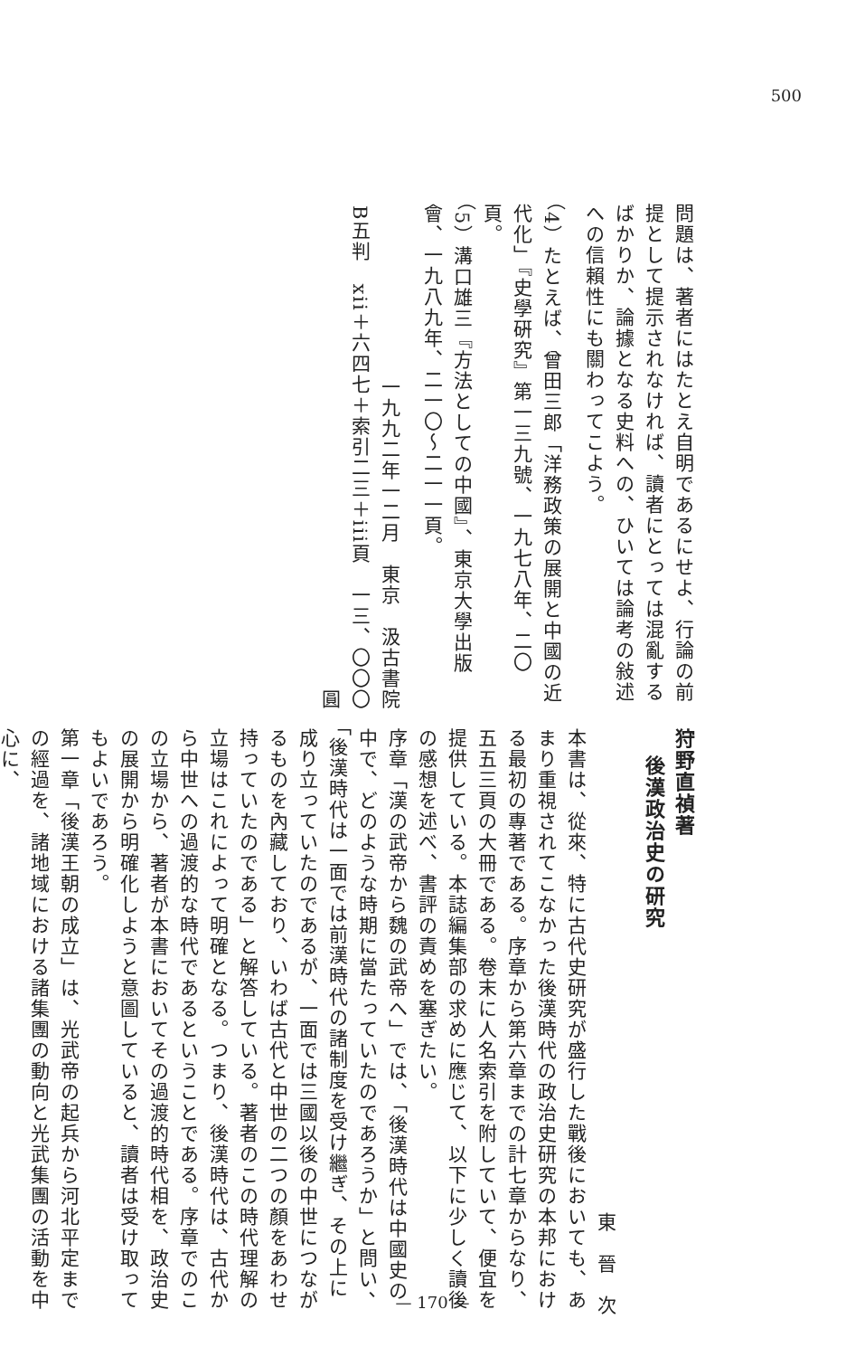500
問題は、著者にはたとえ自明であるにせよ、行論の前提として提示されなければ、讀者にとっては混亂するばかりか、論據となる史料への、ひいては論考の敍述への信賴性にも關わってこよう。
（4）たとえば、曾田三郎「洋務政策の展開と中國の近代化」『史學硏究』第一三九號、一九七八年、二〇頁。
（5）溝口雄三『方法としての中國』、東京大學出版會、一九八九年、二一〇～二一一頁。
一九九二年一二月　東京　汲古書院
B五判　xii＋六四七＋索引二三＋iii頁　一三、〇〇〇圓
狩野直禎著
後漢政治史の研究
東　晉　次
本書は、從來、特に古代史研究が盛行した戰後においても、あまり重視されてこなかった後漢時代の政治史研究の本邦における最初の專著である。序章から第六章までの計七章からなり、五五三頁の大冊である。卷末に人名索引を附していて、便宜を提供している。本誌編集部の求めに應じて、以下に少しく讀後の感想を述べ、書評の責めを塞ぎたい。
序章「漢の武帝から魏の武帝へ」では、「後漢時代は中國史の中で、どのような時期に當たっていたのであろうか」と問い、「後漢時代は一面では前漢時代の諸制度を受け繼ぎ、その上に成り立っていたのであるが、一面では三國以後の中世につながるものを內藏しており、いわば古代と中世の二つの顏をあわせ持っていたのである」と解答している。著者のこの時代理解の立場はこれによって明確となる。つまり、後漢時代は、古代から中世への過渡的な時代であるということである。序章でのこの立場から、著者が本書においてその過渡的時代相を、政治史の展開から明確化しようと意圖していると、讀者は受け取ってもよいであろう。
第一章「後漢王朝の成立」は、光武帝の起兵から河北平定までの經過を、諸地域における諸集團の動向と光武集團の活動を中心に、
— 170 —